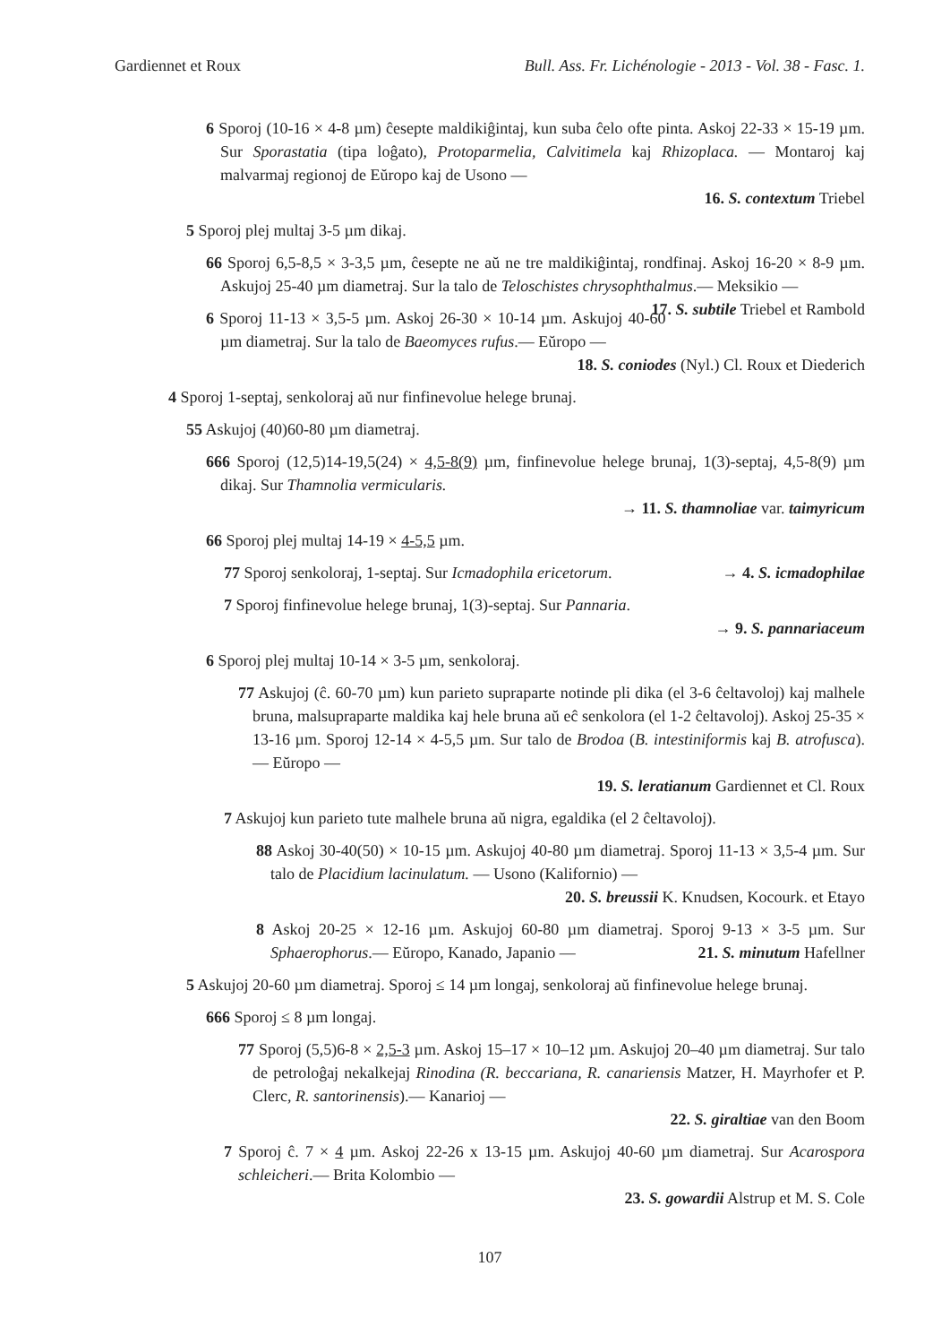Gardiennet et Roux Bull. Ass. Fr. Lichénologie - 2013 - Vol. 38 - Fasc. 1.
6 Sporoj (10-16 × 4-8 µm) ĉesepte maldikiĝintaj, kun suba ĉelo ofte pinta. Askoj 22-33 × 15-19 µm. Sur Sporastatia (tipa loĝato), Protoparmelia, Calvitimela kaj Rhizoplaca. — Montaroj kaj malvarmaj regionoj de Eŭropo kaj de Usono —
16. S. contextum Triebel
5 Sporoj plej multaj 3-5 µm dikaj.
66 Sporoj 6,5-8,5 × 3-3,5 µm, ĉesepte ne aŭ ne tre maldikiĝintaj, rondfinaj. Askoj 16-20 × 8-9 µm. Askujoj 25-40 µm diametraj. Sur la talo de Teloschistes chrysophthalmus.— Meksikio — 17. S. subtile Triebel et Rambold
6 Sporoj 11-13 × 3,5-5 µm. Askoj 26-30 × 10-14 µm. Askujoj 40-60 µm diametraj. Sur la talo de Baeomyces rufus.— Eŭropo —
18. S. coniodes (Nyl.) Cl. Roux et Diederich
4 Sporoj 1-septaj, senkoloraj aŭ nur finfinevolue helege brunaj.
55 Askujoj (40)60-80 µm diametraj.
666 Sporoj (12,5)14-19,5(24) × 4,5-8(9) µm, finfinevolue helege brunaj, 1(3)-septaj, 4,5-8(9) µm dikaj. Sur Thamnolia vermicularis.
→ 11. S. thamnoliae var. taimyricum
66 Sporoj plej multaj 14-19 × 4-5,5 µm.
77 Sporoj senkoloraj, 1-septaj. Sur Icmadophila ericetorum. → 4. S. icmadophilae
7 Sporoj finfinevolue helege brunaj, 1(3)-septaj. Sur Pannaria.
→ 9. S. pannariaceum
6 Sporoj plej multaj 10-14 × 3-5 µm, senkoloraj.
77 Askujoj (ĉ. 60-70 µm) kun parieto supraparte notinde pli dika (el 3-6 ĉeltavoloj) kaj malhele bruna, malsupraparte maldika kaj hele bruna aŭ eĉ senkolora (el 1-2 ĉeltavoloj). Askoj 25-35 × 13-16 µm. Sporoj 12-14 × 4-5,5 µm. Sur talo de Brodoa (B. intestiniformis kaj B. atrofusca). — Eŭropo —
19. S. leratianum Gardiennet et Cl. Roux
7 Askujoj kun parieto tute malhele bruna aŭ nigra, egaldika (el 2 ĉeltavoloj).
88 Askoj 30-40(50) × 10-15 µm. Askujoj 40-80 µm diametraj. Sporoj 11-13 × 3,5-4 µm. Sur talo de Placidium lacinulatum. — Usono (Kalifornio) —
20. S. breussii K. Knudsen, Kocourk. et Etayo
8 Askoj 20-25 × 12-16 µm. Askujoj 60-80 µm diametraj. Sporoj 9-13 × 3-5 µm. Sur Sphaerophorus.— Eŭropo, Kanado, Japanio — 21. S. minutum Hafellner
5 Askujoj 20-60 µm diametraj. Sporoj ≤ 14 µm longaj, senkoloraj aŭ finfinevolue helege brunaj.
666 Sporoj ≤ 8 µm longaj.
77 Sporoj (5,5)6-8 × 2,5-3 µm. Askoj 15–17 × 10–12 µm. Askujoj 20–40 µm diametraj. Sur talo de petroloĝaj nekalkejaj Rinodina (R. beccariana, R. canariensis Matzer, H. Mayrhofer et P. Clerc, R. santorinensis).— Kanarioj —
22. S. giraltiae van den Boom
7 Sporoj ĉ. 7 × 4 µm. Askoj 22-26 x 13-15 µm. Askujoj 40-60 µm diametraj. Sur Acarospora schleicheri.— Brita Kolombio —
23. S. gowardii Alstrup et M. S. Cole
107